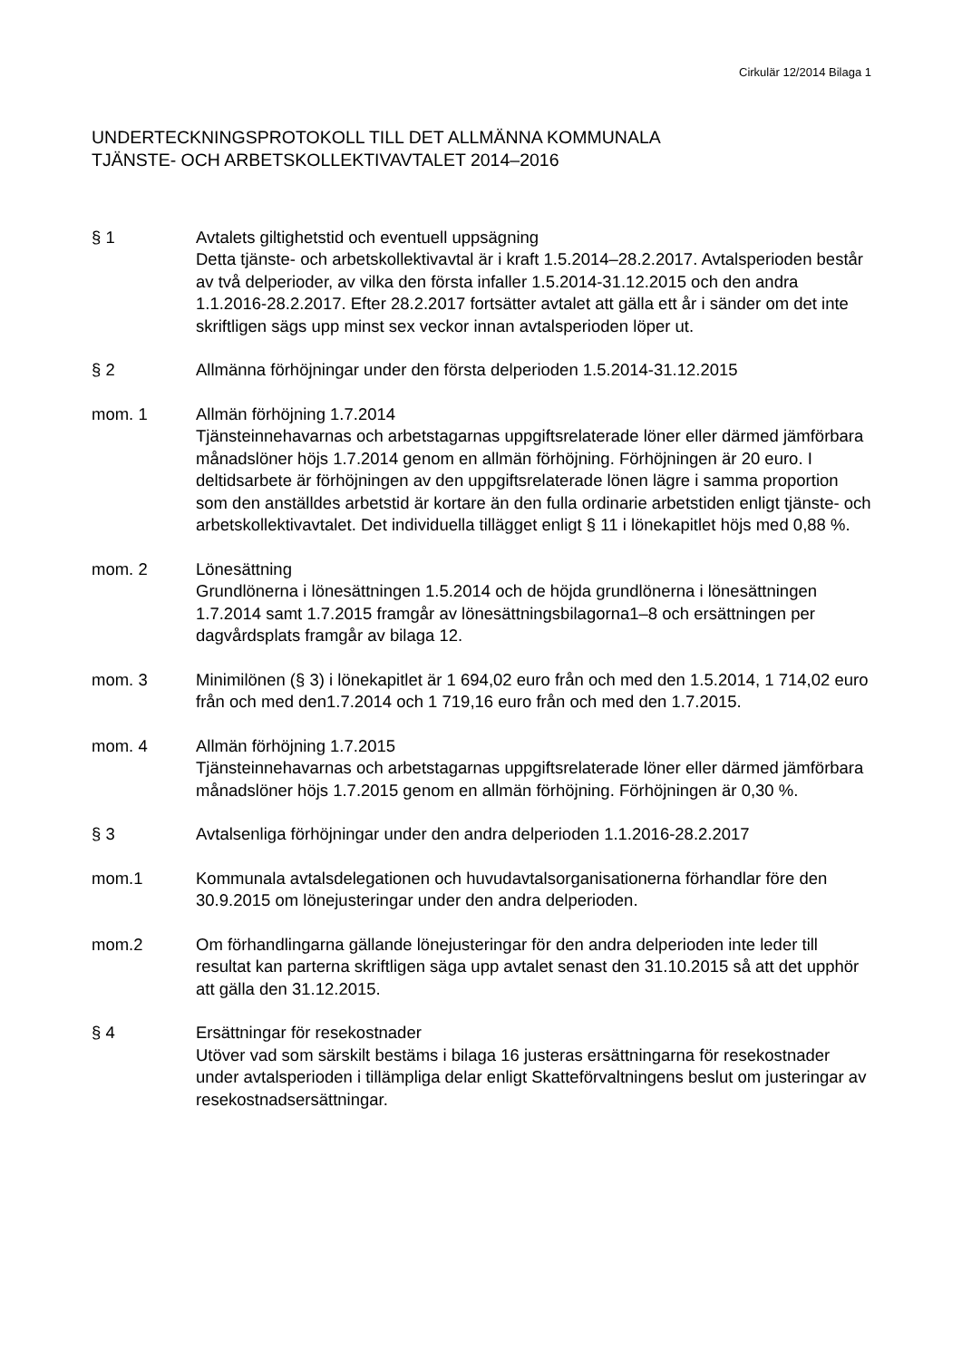Cirkulär 12/2014 Bilaga 1
UNDERTECKNINGSPROTOKOLL TILL DET ALLMÄNNA KOMMUNALA
TJÄNSTE- OCH ARBETSKOLLEKTIVAVTALET 2014–2016
§ 1 Avtalets giltighetstid och eventuell uppsägning
Detta tjänste- och arbetskollektivavtal är i kraft 1.5.2014–28.2.2017. Avtalsperioden består av två delperioder, av vilka den första infaller 1.5.2014-31.12.2015 och den andra 1.1.2016-28.2.2017. Efter 28.2.2017 fortsätter avtalet att gälla ett år i sänder om det inte skriftligen sägs upp minst sex veckor innan avtalsperioden löper ut.
§ 2 Allmänna förhöjningar under den första delperioden 1.5.2014-31.12.2015
mom. 1 Allmän förhöjning 1.7.2014
Tjänsteinnehavarnas och arbetstagarnas uppgiftsrelaterade löner eller därmed jämförbara månadslöner höjs 1.7.2014 genom en allmän förhöjning. Förhöjningen är 20 euro. I deltidsarbete är förhöjningen av den uppgiftsrelaterade lönen lägre i samma proportion som den anställdes arbetstid är kortare än den fulla ordinarie arbetstiden enligt tjänste- och arbetskollektivavtalet. Det individuella tillägget enligt § 11 i lönekapitlet höjs med 0,88 %.
mom. 2 Lönesättning
Grundlönerna i lönesättningen 1.5.2014 och de höjda grundlönerna i lönesättningen 1.7.2014 samt 1.7.2015 framgår av lönesättningsbilagorna1–8 och ersättningen per dagvårdsplats framgår av bilaga 12.
mom. 3 Minimilönen (§ 3) i lönekapitlet är 1 694,02 euro från och med den 1.5.2014, 1 714,02 euro från och med den1.7.2014 och 1 719,16 euro från och med den 1.7.2015.
mom. 4 Allmän förhöjning 1.7.2015
Tjänsteinnehavarnas och arbetstagarnas uppgiftsrelaterade löner eller därmed jämförbara månadslöner höjs 1.7.2015 genom en allmän förhöjning. Förhöjningen är 0,30 %.
§ 3 Avtalsenliga förhöjningar under den andra delperioden 1.1.2016-28.2.2017
mom.1 Kommunala avtalsdelegationen och huvudavtalsorganisationerna förhandlar före den 30.9.2015 om lönejusteringar under den andra delperioden.
mom.2 Om förhandlingarna gällande lönejusteringar för den andra delperioden inte leder till resultat kan parterna skriftligen säga upp avtalet senast den 31.10.2015 så att det upphör att gälla den 31.12.2015.
§ 4 Ersättningar för resekostnader
Utöver vad som särskilt bestäms i bilaga 16 justeras ersättningarna för resekostnader under avtalsperioden i tillämpliga delar enligt Skatteförvaltningens beslut om justeringar av resekostnadsersättningar.